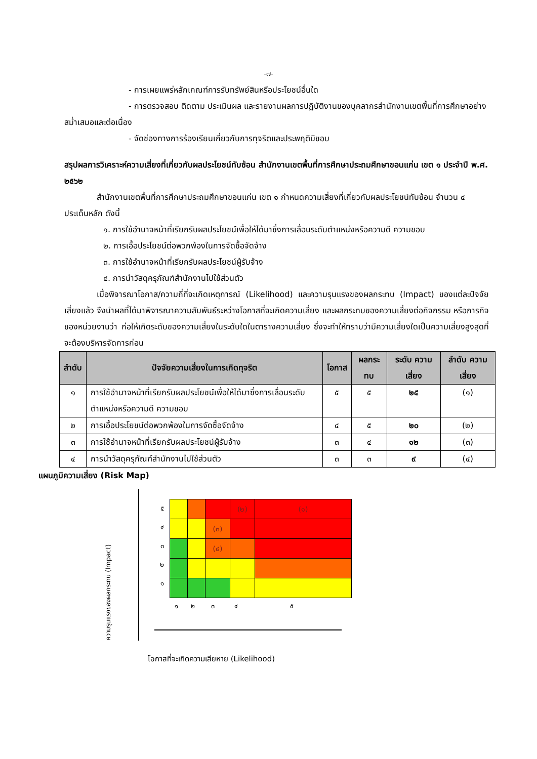-๗-
- การเผยแพร่หลักเกณฑ์การรับทรัพย์สินหรือประโยชน์อื่นใด
- การตรวจสอบ ติดตาม ประเมินผล และรายงานผลการปฏิบัติงานของบุคลากรสำนักงานเขตพื้นที่การศึกษาอย่างสม่ำเสมอและต่อเนื่อง
- จัดช่องทางการร้องเรียนเกี่ยวกับการทุจริตและประพฤติมิชอบ
สรุปผลการวิเคราะห์ความเสี่ยงที่เกี่ยวกับผลประโยชน์ทับซ้อน สำนักงานเขตพื้นที่การศึกษาประถมศึกษาขอนแก่น เขต ๑ ประจำปี พ.ศ. ๒๕๖๒
สำนักงานเขตพื้นที่การศึกษาประถมศึกษาขอนแก่น เขต ๑ กำหนดความเสี่ยงที่เกี่ยวกับผลประโยชน์ทับซ้อน จำนวน ๔ ประเด็นหลัก ดังนี้
๑. การใช้อำนาจหน้าที่เรียกรับผลประโยชน์เพื่อให้ได้มาซึ่งการเลื่อนระดับตำแหน่งหรือความดี ความชอบ
๒. การเอื้อประโยชน์ต่อพวกพ้องในการจัดซื้อจัดจ้าง
๓. การใช้อำนาจหน้าที่เรียกรับผลประโยชน์ผู้รับจ้าง
๔. การนำวัสดุครุภัณฑ์สำนักงานไปใช้ส่วนตัว
เมื่อพิจารณาโอกาส/ความถี่ที่จะเกิดเหตุการณ์ (Likelihood) และความรุนแรงของผลกระทบ (Impact) ของแต่ละปัจจัยเสี่ยงแล้ว จึงนำผลที่ได้มาพิจารณาความสัมพันธ์ระหว่างโอกาสที่จะเกิดความเสี่ยง และผลกระทบของความเสี่ยงต่อกิจกรรม หรือภารกิจของหน่วยงานว่า ก่อให้เกิดระดับของความเสี่ยงในระดับใดในตารางความเสี่ยง ซึ่งจะทำให้ทราบว่ามีความเสี่ยงใดเป็นความเสี่ยงสูงสุดที่จะต้องบริหารจัดการก่อน
| ลำดับ | ปัจจัยความเสี่ยงในการเกิดทุจริต | โอกาส | ผลกระทบ | ระดับ ความ เสี่ยง | ลำดับ ความ เสี่ยง |
| --- | --- | --- | --- | --- | --- |
| ๑ | การใช้อำนาจหน้าที่เรียกรับผลประโยชน์เพื่อให้ได้มาซึ่งการเลื่อนระดับตำแหน่งหรือความดี ความชอบ | ๕ | ๕ | ๒๕ | (๑) |
| ๒ | การเอื้อประโยชน์ต่อพวกพ้องในการจัดซื้อจัดจ้าง | ๔ | ๕ | ๒๐ | (๒) |
| ๓ | การใช้อำนาจหน้าที่เรียกรับผลประโยชน์ผู้รับจ้าง | ๓ | ๔ | ๑๒ | (๓) |
| ๔ | การนำวัสดุครุภัณฑ์สำนักงานไปใช้ส่วนตัว | ๓ | ๓ | ๙ | (๔) |
แผนภูมิความเสี่ยง (Risk Map)
ความรุนแรงของผลกระทบ (Impact)
๕
๔
๓
๒
๑
| | | | (๒) | (๑) |
| | | (๓) | | |
| | | (๔) | | |
๑ ๒ ๓ ๔ ๕
โอกาสที่จะเกิดความเสียหาย (Likelihood)